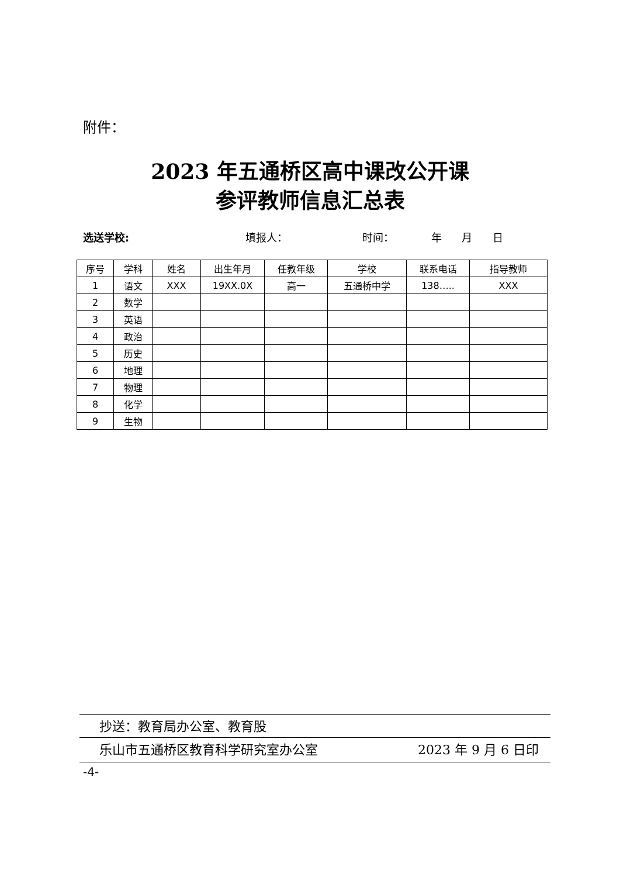附件：
2023 年五通桥区高中课改公开课
参评教师信息汇总表
选送学校: 填报人： 时间： 年 月 日
| 序号 | 学科 | 姓名 | 出生年月 | 任教年级 | 学校 | 联系电话 | 指导教师 |
| --- | --- | --- | --- | --- | --- | --- | --- |
| 1 | 语文 | XXX | 19XX.0X | 高一 | 五通桥中学 | 138….. | XXX |
| 2 | 数学 | | | | | | |
| 3 | 英语 | | | | | | |
| 4 | 政治 | | | | | | |
| 5 | 历史 | | | | | | |
| 6 | 地理 | | | | | | |
| 7 | 物理 | | | | | | |
| 8 | 化学 | | | | | | |
| 9 | 生物 | | | | | | |
抄送：教育局办公室、教育股
乐山市五通桥区教育科学研究室办公室 2023 年 9 月 6 日印
-4-